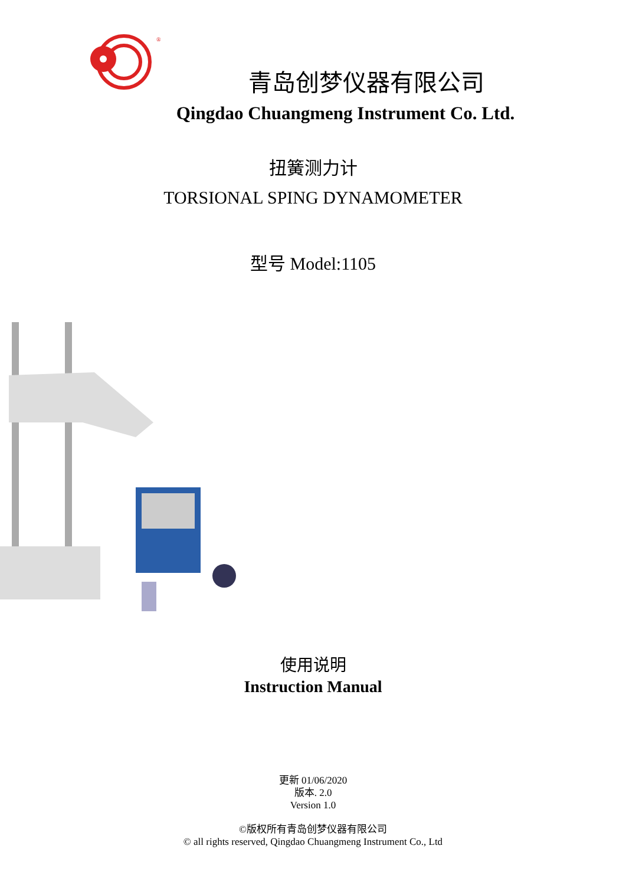®
青岛创梦仪器有限公司
Qingdao Chuangmeng Instrument Co. Ltd.
扭簧测力计
TORSIONAL SPING DYNAMOMETER
型号 Model:1105
使用说明
Instruction Manual
更新 01/06/2020
版本. 2.0
Version 1.0
©版权所有青岛创梦仪器有限公司
© all rights reserved, Qingdao Chuangmeng Instrument Co., Ltd